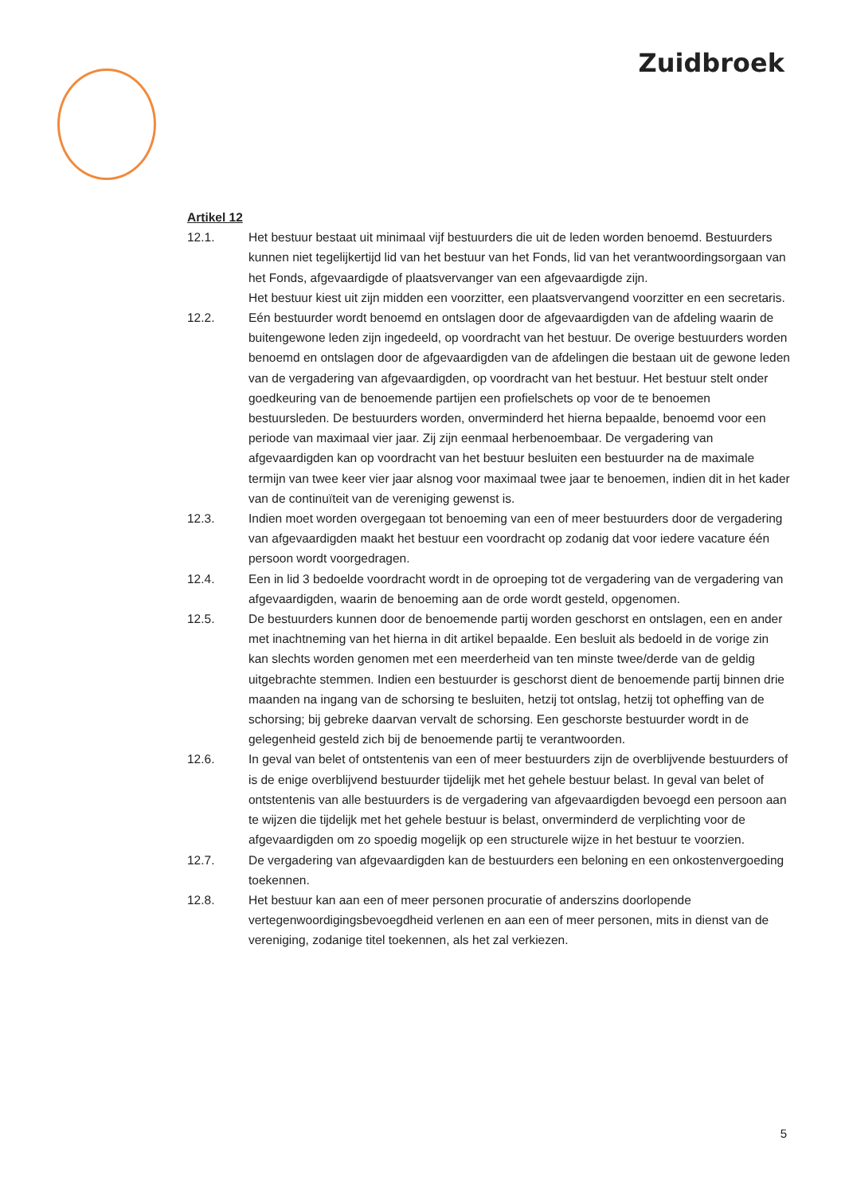Zuidbroek
Artikel 12
12.1. Het bestuur bestaat uit minimaal vijf bestuurders die uit de leden worden benoemd. Bestuurders kunnen niet tegelijkertijd lid van het bestuur van het Fonds, lid van het verantwoordingsorgaan van het Fonds, afgevaardigde of plaatsvervanger van een afgevaardigde zijn.
Het bestuur kiest uit zijn midden een voorzitter, een plaatsvervangend voorzitter en een secretaris.
12.2. Eén bestuurder wordt benoemd en ontslagen door de afgevaardigden van de afdeling waarin de buitengewone leden zijn ingedeeld, op voordracht van het bestuur. De overige bestuurders worden benoemd en ontslagen door de afgevaardigden van de afdelingen die bestaan uit de gewone leden van de vergadering van afgevaardigden, op voordracht van het bestuur. Het bestuur stelt onder goedkeuring van de benoemende partijen een profielschets op voor de te benoemen bestuursleden. De bestuurders worden, onverminderd het hierna bepaalde, benoemd voor een periode van maximaal vier jaar. Zij zijn eenmaal herbenoembaar. De vergadering van afgevaardigden kan op voordracht van het bestuur besluiten een bestuurder na de maximale termijn van twee keer vier jaar alsnog voor maximaal twee jaar te benoemen, indien dit in het kader van de continuïteit van de vereniging gewenst is.
12.3. Indien moet worden overgegaan tot benoeming van een of meer bestuurders door de vergadering van afgevaardigden maakt het bestuur een voordracht op zodanig dat voor iedere vacature één persoon wordt voorgedragen.
12.4. Een in lid 3 bedoelde voordracht wordt in de oproeping tot de vergadering van de vergadering van afgevaardigden, waarin de benoeming aan de orde wordt gesteld, opgenomen.
12.5. De bestuurders kunnen door de benoemende partij worden geschorst en ontslagen, een en ander met inachtneming van het hierna in dit artikel bepaalde. Een besluit als bedoeld in de vorige zin kan slechts worden genomen met een meerderheid van ten minste twee/derde van de geldig uitgebrachte stemmen. Indien een bestuurder is geschorst dient de benoemende partij binnen drie maanden na ingang van de schorsing te besluiten, hetzij tot ontslag, hetzij tot opheffing van de schorsing; bij gebreke daarvan vervalt de schorsing. Een geschorste bestuurder wordt in de gelegenheid gesteld zich bij de benoemende partij te verantwoorden.
12.6. In geval van belet of ontstentenis van een of meer bestuurders zijn de overblijvende bestuurders of is de enige overblijvend bestuurder tijdelijk met het gehele bestuur belast. In geval van belet of ontstentenis van alle bestuurders is de vergadering van afgevaardigden bevoegd een persoon aan te wijzen die tijdelijk met het gehele bestuur is belast, onverminderd de verplichting voor de afgevaardigden om zo spoedig mogelijk op een structurele wijze in het bestuur te voorzien.
12.7. De vergadering van afgevaardigden kan de bestuurders een beloning en een onkostenvergoeding toekennen.
12.8. Het bestuur kan aan een of meer personen procuratie of anderszins doorlopende vertegenwoordigingsbevoegdheid verlenen en aan een of meer personen, mits in dienst van de vereniging, zodanige titel toekennen, als het zal verkiezen.
5